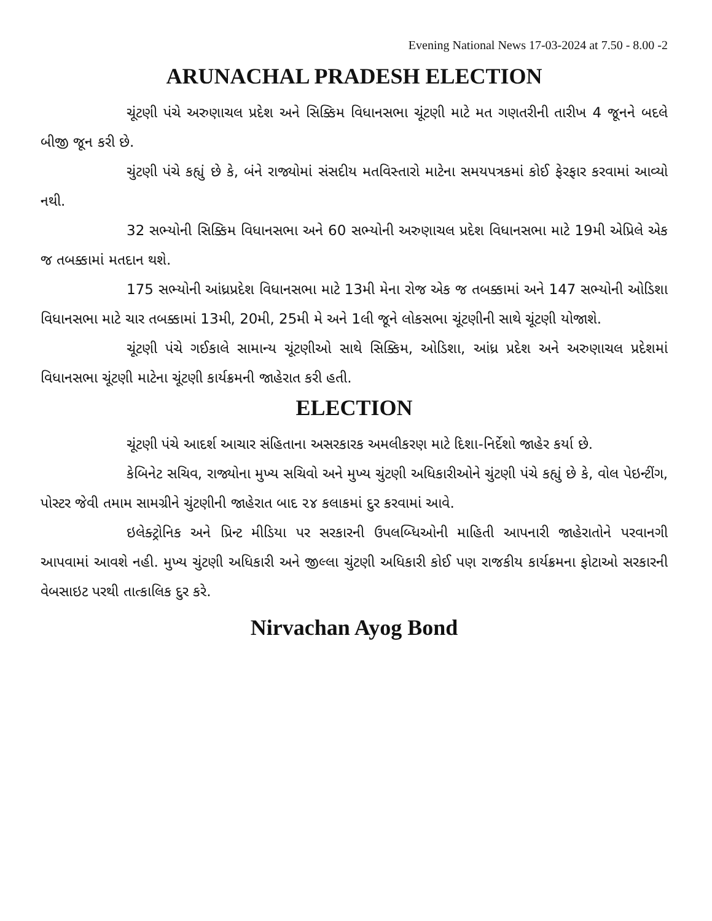Evening National News 17-03-2024 at 7.50 - 8.00 -2
ARUNACHAL PRADESH ELECTION
ચૂંટણી પંચે અરુણાચલ પ્રદેશ અને સિક્કિમ વિધાનસભા ચૂંટણી માટે મત ગણતરીની તારીખ 4 જૂનને બદલે બીજી જૂન કરી છે.
ચુંટણી પંચે કહ્યું છે કે, બંને રાજ્યોમાં સંસદીય મતવિસ્તારો માટેના સમયપત્રકમાં કોઈ ફેરફાર કરવામાં આવ્યો નથી.
32 સભ્યોની સિક્કિમ વિધાનસભા અને 60 સભ્યોની અરુણાચલ પ્રદેશ વિધાનસભા માટે 19મી એપ્રિલે એક જ તબક્કામાં મતદાન થશે.
175 સભ્યોની આંધ્રપ્રદેશ વિધાનસભા માટે 13મી મેના રોજ એક જ તબક્કામાં અને 147 સભ્યોની ઓડિશા વિધાનસભા માટે ચાર તબક્કામાં 13મી, 20મી, 25મી મે અને 1લી જૂને લોકસભા ચૂંટણીની સાથે ચૂંટણી યોજાશે.
ચૂંટણી પંચે ગઈકાલે સામાન્ય ચૂંટણીઓ સાથે સિક્કિમ, ઓડિશા, આંધ્ર પ્રદેશ અને અરુણાચલ પ્રદેશમાં વિધાનસભા ચૂંટણી માટેના ચૂંટણી કાર્યક્રમની જાહેરાત કરી હતી.
ELECTION
ચૂંટણી પંચે આદર્શ આચાર સંહિતાના અસરકારક અમલીકરણ માટે દિશા-નિર્દેશો જાહેર કર્યા છે.
કેબિનેટ સચિવ, રાજ્યોના મુખ્ય સચિવો અને મુખ્ય ચુંટણી અધિકારીઓને ચુંટણી પંચે કહ્યું છે કે, વોલ પેઇન્ટીંગ, પોસ્ટર જેવી તમામ સામગ્રીને ચુંટણીની જાહેરાત બાદ ૨૪ કલાકમાં દુર કરવામાં આવે.
ઇલેક્ટ્રોનિક અને પ્રિન્ટ મીડિયા પર સરકારની ઉપલબ્ધિઓની માહિતી આપનારી જાહેરાતોને પરવાનગી આપવામાં આવશે નહી. મુખ્ય ચુંટણી અધિકારી અને જીલ્લા ચુંટણી અધિકારી કોઈ પણ રાજકીય કાર્યક્રમના ફોટાઓ સરકારની વેબસાઇટ પરથી તાત્કાલિક દુર કરે.
Nirvachan Ayog Bond